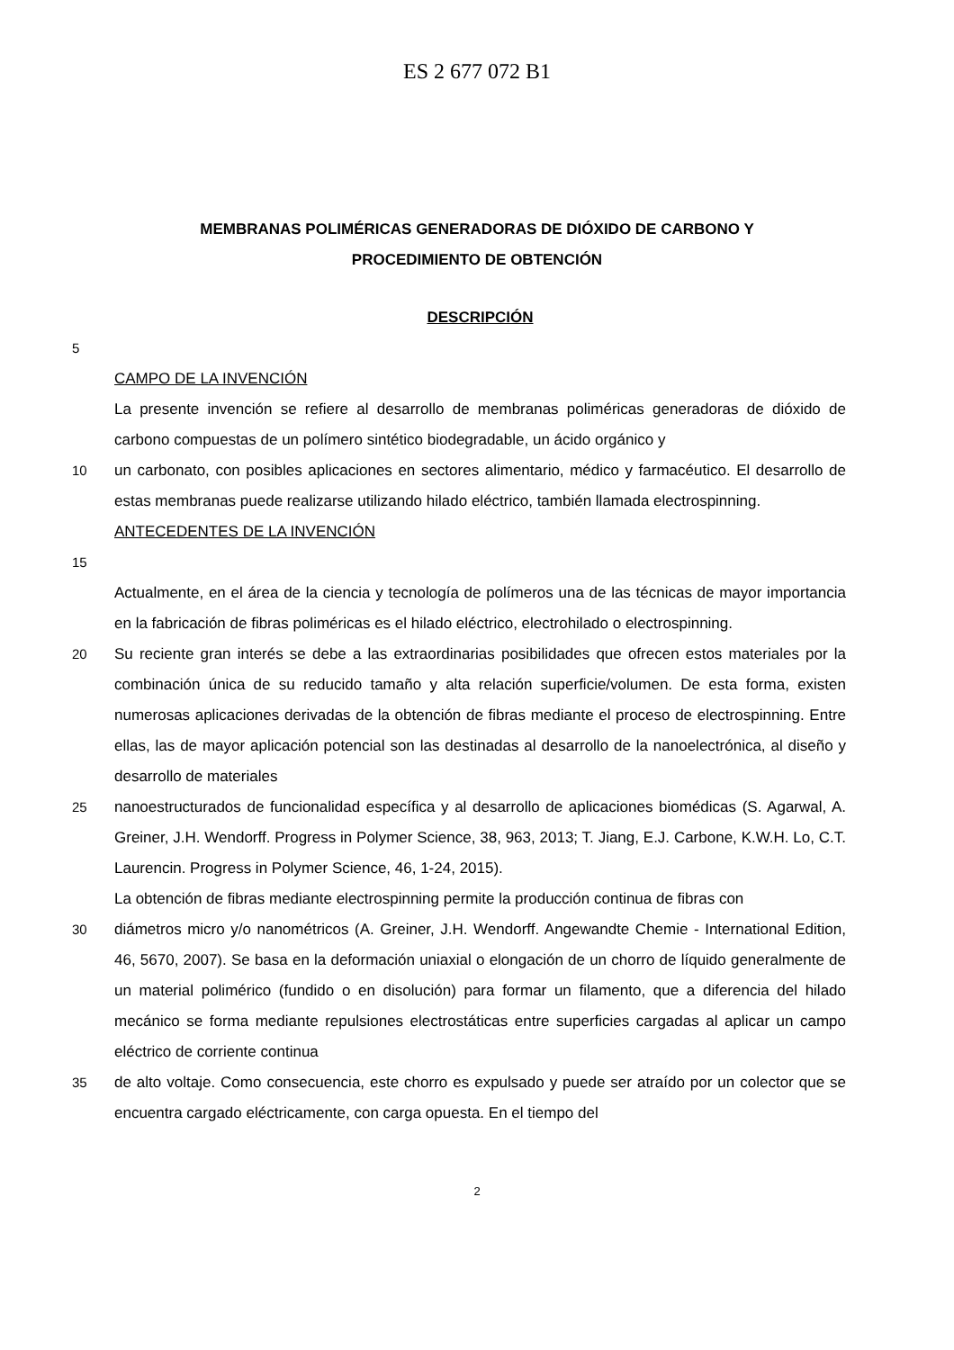ES 2 677 072 B1
MEMBRANAS POLIMÉRICAS GENERADORAS DE DIÓXIDO DE CARBONO Y
PROCEDIMIENTO DE OBTENCIÓN
DESCRIPCIÓN
5
CAMPO DE LA INVENCIÓN
La presente invención se refiere al desarrollo de membranas poliméricas generadoras de dióxido de carbono compuestas de un polímero sintético biodegradable, un ácido orgánico y
10 un carbonato, con posibles aplicaciones en sectores alimentario, médico y farmacéutico. El desarrollo de estas membranas puede realizarse utilizando hilado eléctrico, también llamada electrospinning.
ANTECEDENTES DE LA INVENCIÓN
15
Actualmente, en el área de la ciencia y tecnología de polímeros una de las técnicas de mayor importancia en la fabricación de fibras poliméricas es el hilado eléctrico, electrohilado o electrospinning.
20 Su reciente gran interés se debe a las extraordinarias posibilidades que ofrecen estos materiales por la combinación única de su reducido tamaño y alta relación superficie/volumen. De esta forma, existen numerosas aplicaciones derivadas de la obtención de fibras mediante el proceso de electrospinning. Entre ellas, las de mayor aplicación potencial son las destinadas al desarrollo de la nanoelectrónica, al diseño y desarrollo de materiales
25 nanoestructurados de funcionalidad específica y al desarrollo de aplicaciones biomédicas (S. Agarwal, A. Greiner, J.H. Wendorff. Progress in Polymer Science, 38, 963, 2013; T. Jiang, E.J. Carbone, K.W.H. Lo, C.T. Laurencin. Progress in Polymer Science, 46, 1-24, 2015).
La obtención de fibras mediante electrospinning permite la producción continua de fibras con
30 diámetros micro y/o nanométricos (A. Greiner, J.H. Wendorff. Angewandte Chemie - International Edition, 46, 5670, 2007). Se basa en la deformación uniaxial o elongación de un chorro de líquido generalmente de un material polimérico (fundido o en disolución) para formar un filamento, que a diferencia del hilado mecánico se forma mediante repulsiones electrostáticas entre superficies cargadas al aplicar un campo eléctrico de corriente continua
35 de alto voltaje. Como consecuencia, este chorro es expulsado y puede ser atraído por un colector que se encuentra cargado eléctricamente, con carga opuesta. En el tiempo del
2